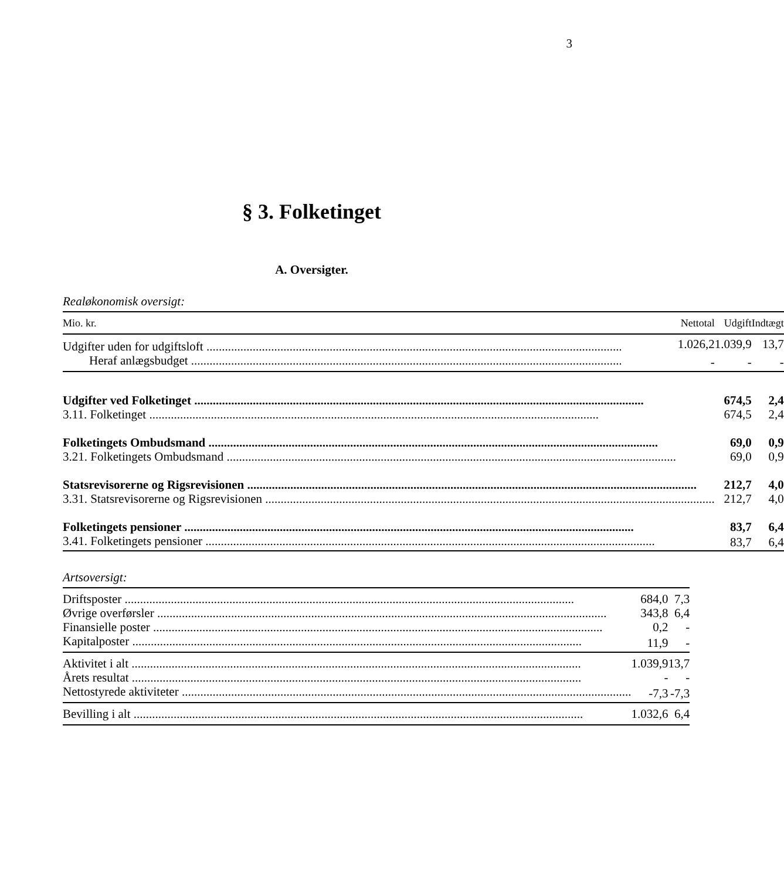3
§ 3. Folketinget
A. Oversigter.
Realøkonomisk oversigt:
| Mio. kr. | Nettotal | Udgift | Indtægt |
| --- | --- | --- | --- |
| Udgifter uden for udgiftsloft | 1.026,2 | 1.039,9 | 13,7 |
| Heraf anlægsbudget | - | - | - |
| Udgifter ved Folketinget | | 674,5 | 2,4 |
| 3.11. Folketinget | | 674,5 | 2,4 |
| Folketingets Ombudsmand | | 69,0 | 0,9 |
| 3.21. Folketingets Ombudsmand | | 69,0 | 0,9 |
| Statsrevisorerne og Rigsrevisionen | | 212,7 | 4,0 |
| 3.31. Statsrevisorerne og Rigsrevisionen | | 212,7 | 4,0 |
| Folketingets pensioner | | 83,7 | 6,4 |
| 3.41. Folketingets pensioner | | 83,7 | 6,4 |
Artsoversigt:
| Driftsposter | 684,0 | 7,3 |
| Øvrige overførsler | 343,8 | 6,4 |
| Finansielle poster | 0,2 | - |
| Kapitalposter | 11,9 | - |
| Aktivitet i alt | 1.039,9 | 13,7 |
| Årets resultat | - | - |
| Nettostyrede aktiviteter | -7,3 | -7,3 |
| Bevilling i alt | 1.032,6 | 6,4 |